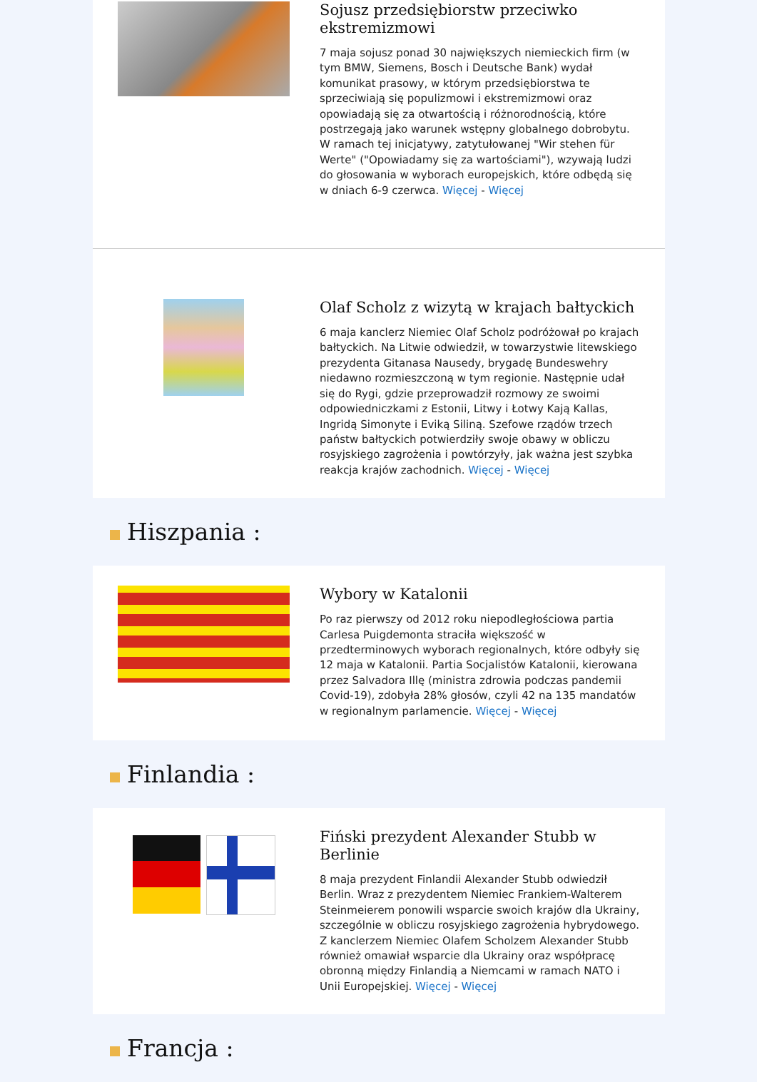Sojusz przedsiębiorstw przeciwko ekstremizmowi
7 maja sojusz ponad 30 największych niemieckich firm (w tym BMW, Siemens, Bosch i Deutsche Bank) wydał komunikat prasowy, w którym przedsiębiorstwa te sprzeciwiają się populizmowi i ekstremizmowi oraz opowiadają się za otwartością i różnorodnością, które postrzegają jako warunek wstępny globalnego dobrobytu. W ramach tej inicjatywy, zatytułowanej "Wir stehen für Werte" ("Opowiadamy się za wartościami"), wzywają ludzi do głosowania w wyborach europejskich, które odbędą się w dniach 6-9 czerwca. Więcej - Więcej
Olaf Scholz z wizytą w krajach bałtyckich
6 maja kanclerz Niemiec Olaf Scholz podróżował po krajach bałtyckich. Na Litwie odwiedził, w towarzystwie litewskiego prezydenta Gitanasa Nausedy, brygadę Bundeswehry niedawno rozmieszczoną w tym regionie. Następnie udał się do Rygi, gdzie przeprowadził rozmowy ze swoimi odpowiedniczkami z Estonii, Litwy i Łotwy Kają Kallas, Ingridą Simonyte i Eviką Siliną. Szefowe rządów trzech państw bałtyckich potwierdziły swoje obawy w obliczu rosyjskiego zagrożenia i powtórzyły, jak ważna jest szybka reakcja krajów zachodnich. Więcej - Więcej
Hiszpania :
Wybory w Katalonii
Po raz pierwszy od 2012 roku niepodległościowa partia Carlesa Puigdemonta straciła większość w przedterminowych wyborach regionalnych, które odbyły się 12 maja w Katalonii. Partia Socjalistów Katalonii, kierowana przez Salvadora Illę (ministra zdrowia podczas pandemii Covid-19), zdobyła 28% głosów, czyli 42 na 135 mandatów w regionalnym parlamencie. Więcej - Więcej
Finlandia :
Fiński prezydent Alexander Stubb w Berlinie
8 maja prezydent Finlandii Alexander Stubb odwiedził Berlin. Wraz z prezydentem Niemiec Frankiem-Walterem Steinmeierem ponowili wsparcie swoich krajów dla Ukrainy, szczególnie w obliczu rosyjskiego zagrożenia hybrydowego. Z kanclerzem Niemiec Olafem Scholzem Alexander Stubb również omawiał wsparcie dla Ukrainy oraz współpracę obronną między Finlandią a Niemcami w ramach NATO i Unii Europejskiej. Więcej - Więcej
Francja :